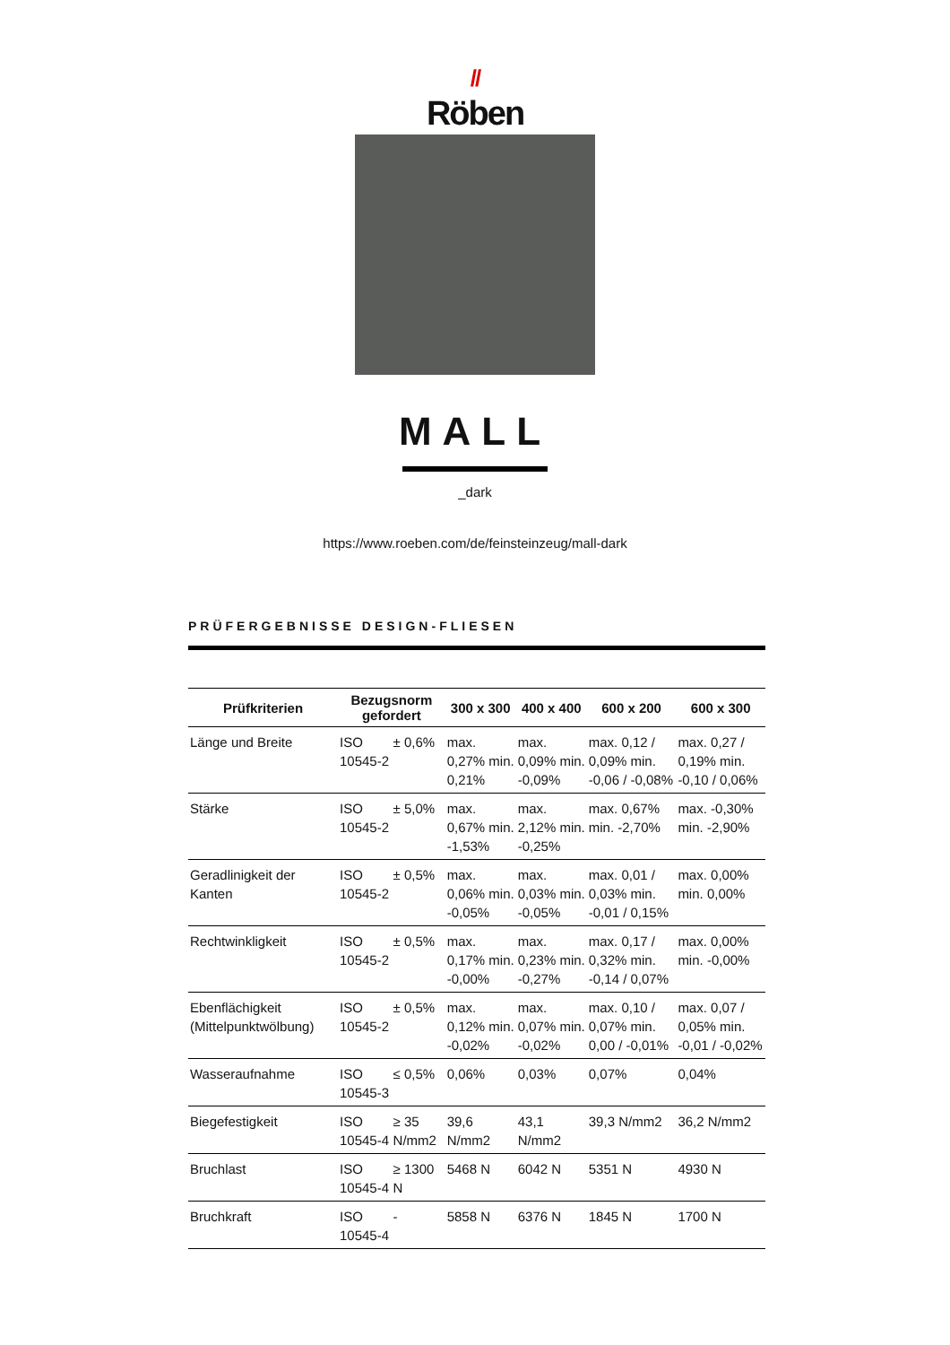//
Röben
MALL
_dark
https://www.roeben.com/de/feinsteinzeug/mall-dark
PRÜFERGEBNISSE DESIGN-FLIESEN
| Prüfkriterien | Bezugsnorm gefordert | | 300 x 300 | 400 x 400 | 600 x 200 | 600 x 300 |
| --- | --- | --- | --- | --- | --- | --- |
| Länge und Breite | ISO 10545-2 | ± 0,6% | max. 0,27% min. 0,21% | max. 0,09% min. -0,09% | max. 0,12 / 0,09% min. -0,06 / -0,08% | max. 0,27 / 0,19% min. -0,10 / 0,06% |
| Stärke | ISO 10545-2 | ± 5,0% | max. 0,67% min. -1,53% | max. 2,12% min. -0,25% | max. 0,67% min. -2,70% | max. -0,30% min. -2,90% |
| Geradlinigkeit der Kanten | ISO 10545-2 | ± 0,5% | max. 0,06% min. -0,05% | max. 0,03% min. -0,05% | max. 0,01 / 0,03% min. -0,01 / 0,15% | max. 0,00% min. 0,00% |
| Rechtwinkligkeit | ISO 10545-2 | ± 0,5% | max. 0,17% min. -0,00% | max. 0,23% min. -0,27% | max. 0,17 / 0,32% min. -0,14 / 0,07% | max. 0,00% min. -0,00% |
| Ebenflächigkeit (Mittelpunktwölbung) | ISO 10545-2 | ± 0,5% | max. 0,12% min. -0,02% | max. 0,07% min. -0,02% | max. 0,10 / 0,07% min. 0,00 / -0,01% | max. 0,07 / 0,05% min. -0,01 / -0,02% |
| Wasseraufnahme | ISO 10545-3 | ≤ 0,5% | 0,06% | 0,03% | 0,07% | 0,04% |
| Biegefestigkeit | ISO 10545-4 | ≥ 35 N/mm2 | 39,6 N/mm2 | 43,1 N/mm2 | 39,3 N/mm2 | 36,2 N/mm2 |
| Bruchlast | ISO 10545-4 | ≥ 1300 N | 5468 N | 6042 N | 5351 N | 4930 N |
| Bruchkraft | ISO 10545-4 | - | 5858 N | 6376 N | 1845 N | 1700 N |